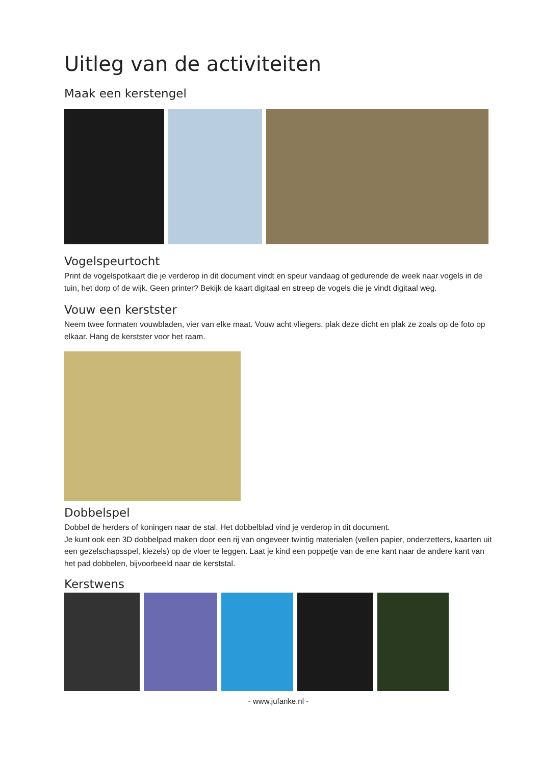Uitleg van de activiteiten
Maak een kerstengel
Vogelspeurtocht
Print de vogelspotkaart die je verderop in dit document vindt en speur vandaag of gedurende de week naar vogels in de tuin, het dorp of de wijk. Geen printer? Bekijk de kaart digitaal en streep de vogels die je vindt digitaal weg.
Vouw een kerstster
Neem twee formaten vouwbladen, vier van elke maat. Vouw acht vliegers, plak deze dicht en plak ze zoals op de foto op elkaar. Hang de kerstster voor het raam.
Dobbelspel
Dobbel de herders of koningen naar de stal. Het dobbelblad vind je verderop in dit document.
Je kunt ook een 3D dobbelpad maken door een rij van ongeveer twintig materialen (vellen papier, onderzetters, kaarten uit een gezelschapsspel, kiezels) op de vloer te leggen. Laat je kind een poppetje van de ene kant naar de andere kant van het pad dobbelen, bijvoorbeeld naar de kerststal.
Kerstwens
- www.jufanke.nl -